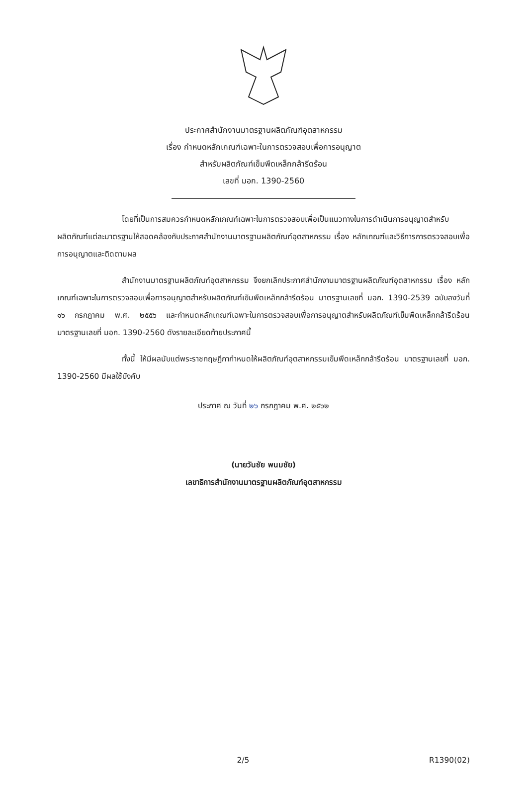ประกาศสำนักงานมาตรฐานผลิตภัณฑ์อุตสาหกรรม
เรื่อง กำหนดหลักเกณฑ์เฉพาะในการตรวจสอบเพื่อการอนุญาต
สำหรับผลิตภัณฑ์เข็มพืดเหล็กกล้ารีดร้อน
เลขที่ มอก. 1390-2560
โดยที่เป็นการสมควรกำหนดหลักเกณฑ์เฉพาะในการตรวจสอบเพื่อเป็นแนวทางในการดำเนินการอนุญาตสำหรับผลิตภัณฑ์แต่ละมาตรฐานให้สอดคล้องกับประกาศสำนักงานมาตรฐานผลิตภัณฑ์อุตสาหกรรม เรื่อง หลักเกณฑ์และวิธีการการตรวจสอบเพื่อการอนุญาตและติดตามผล
สำนักงานมาตรฐานผลิตภัณฑ์อุตสาหกรรม จึงยกเลิกประกาศสำนักงานมาตรฐานผลิตภัณฑ์อุตสาหกรรม เรื่อง หลักเกณฑ์เฉพาะในการตรวจสอบเพื่อการอนุญาตสำหรับผลิตภัณฑ์เข็มพืดเหล็กกล้ารีดร้อน มาตรฐานเลขที่ มอก. 1390-2539 ฉบับลงวันที่ ๑๖ กรกฎาคม พ.ศ. ๒๕๕๖ และกำหนดหลักเกณฑ์เฉพาะในการตรวจสอบเพื่อการอนุญาตสำหรับผลิตภัณฑ์เข็มพืดเหล็กกล้ารีดร้อน มาตรฐานเลขที่ มอก. 1390-2560 ดังรายละเอียดท้ายประกาศนี้
ทั้งนี้ ให้มีผลนับแต่พระราชกฤษฎีกากำหนดให้ผลิตภัณฑ์อุตสาหกรรมเข็มพืดเหล็กกล้ารีดร้อน มาตรฐานเลขที่ มอก. 1390-2560 มีผลใช้บังคับ
ประกาศ ณ วันที่ ๒๖ กรกฎาคม พ.ศ. ๒๕๖๒
(นายวันชัย พนมชัย)
เลขาธิการสำนักงานมาตรฐานผลิตภัณฑ์อุตสาหกรรม
2/5 R1390(02)